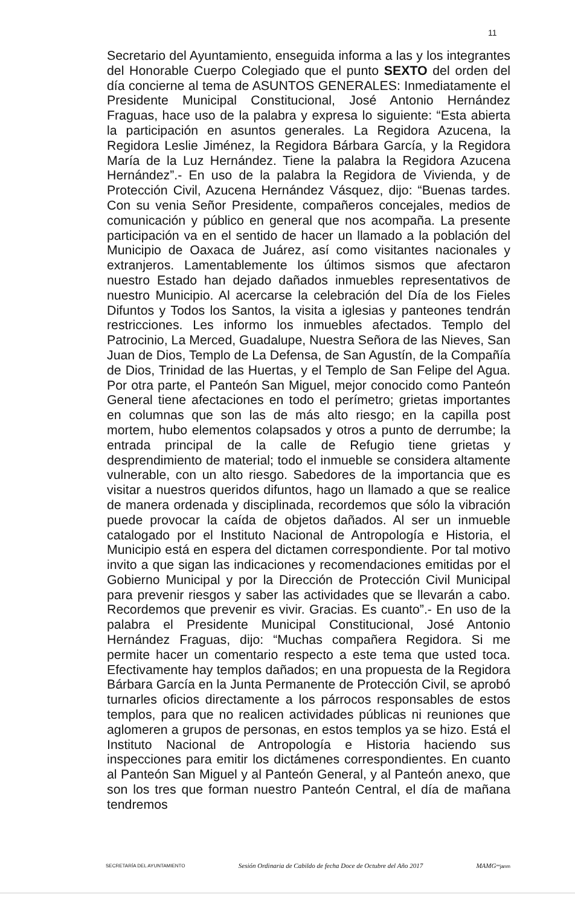11
Secretario del Ayuntamiento, enseguida informa a las y los integrantes del Honorable Cuerpo Colegiado que el punto SEXTO del orden del día concierne al tema de ASUNTOS GENERALES: Inmediatamente el Presidente Municipal Constitucional, José Antonio Hernández Fraguas, hace uso de la palabra y expresa lo siguiente: “Esta abierta la participación en asuntos generales. La Regidora Azucena, la Regidora Leslie Jiménez, la Regidora Bárbara García, y la Regidora María de la Luz Hernández. Tiene la palabra la Regidora Azucena Hernández”.- En uso de la palabra la Regidora de Vivienda, y de Protección Civil, Azucena Hernández Vásquez, dijo: “Buenas tardes. Con su venia Señor Presidente, compañeros concejales, medios de comunicación y público en general que nos acompaña. La presente participación va en el sentido de hacer un llamado a la población del Municipio de Oaxaca de Juárez, así como visitantes nacionales y extranjeros. Lamentablemente los últimos sismos que afectaron nuestro Estado han dejado dañados inmuebles representativos de nuestro Municipio. Al acercarse la celebración del Día de los Fieles Difuntos y Todos los Santos, la visita a iglesias y panteones tendrán restricciones. Les informo los inmuebles afectados. Templo del Patrocinio, La Merced, Guadalupe, Nuestra Señora de las Nieves, San Juan de Dios, Templo de La Defensa, de San Agustín, de la Compañía de Dios, Trinidad de las Huertas, y el Templo de San Felipe del Agua. Por otra parte, el Panteón San Miguel, mejor conocido como Panteón General tiene afectaciones en todo el perímetro; grietas importantes en columnas que son las de más alto riesgo; en la capilla post mortem, hubo elementos colapsados y otros a punto de derrumbe; la entrada principal de la calle de Refugio tiene grietas y desprendimiento de material; todo el inmueble se considera altamente vulnerable, con un alto riesgo. Sabedores de la importancia que es visitar a nuestros queridos difuntos, hago un llamado a que se realice de manera ordenada y disciplinada, recordemos que sólo la vibración puede provocar la caída de objetos dañados. Al ser un inmueble catalogado por el Instituto Nacional de Antropología e Historia, el Municipio está en espera del dictamen correspondiente. Por tal motivo invito a que sigan las indicaciones y recomendaciones emitidas por el Gobierno Municipal y por la Dirección de Protección Civil Municipal para prevenir riesgos y saber las actividades que se llevarán a cabo. Recordemos que prevenir es vivir. Gracias. Es cuanto”.- En uso de la palabra el Presidente Municipal Constitucional, José Antonio Hernández Fraguas, dijo: “Muchas compañera Regidora. Si me permite hacer un comentario respecto a este tema que usted toca. Efectivamente hay templos dañados; en una propuesta de la Regidora Bárbara García en la Junta Permanente de Protección Civil, se aprobó turnarles oficios directamente a los párrocos responsables de estos templos, para que no realicen actividades públicas ni reuniones que aglomeren a grupos de personas, en estos templos ya se hizo. Está el Instituto Nacional de Antropología e Historia haciendo sus inspecciones para emitir los dictámenes correspondientes. En cuanto al Panteón San Miguel y al Panteón General, y al Panteón anexo, que son los tres que forman nuestro Panteón Central, el día de mañana tendremos
SECRETARÍA DEL AYUNTAMIENTO Sesión Ordinaria de Cabildo de fecha Doce de Octubre del Año 2017 MAMG**janm